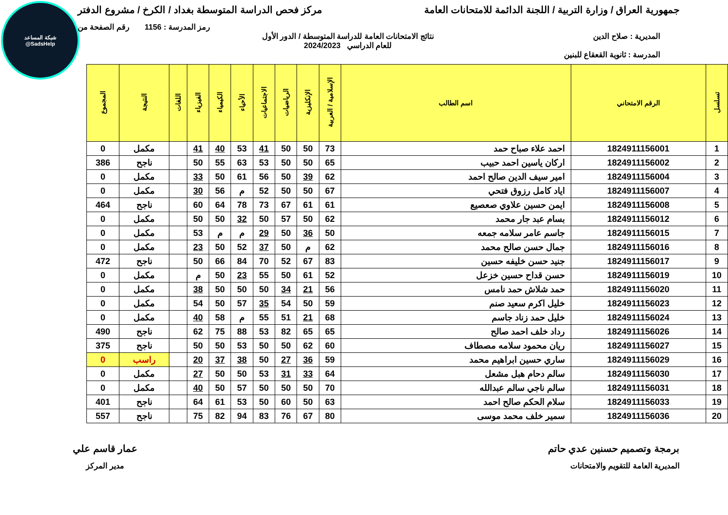شبكة المساعد
@SadsHelp
جمهورية العراق / وزارة التربية / اللجنة الدائمة للامتحانات العامة
مركز فحص الدراسة المتوسطة بغداد / الكرخ / مشروع الدفتر
رمز المدرسة : 1156 رقم الصفحة من
المديرية : صلاح الدين نتائج الامتحانات العامة للدراسة المتوسطة / الدور الأول
للعام الدراسي 2024/2023
المدرسة : ثانوية القعقاع للبنين
| تسلسل | الرقم الامتحاني | اسم الطالب | الإسلامية / العربية | الإنكليزية | الرياضيات | الاجتماعيات | الأحياء | الكيمياء | الفيزياء | اللغات | النتيجة | المجموع |
| --- | --- | --- | --- | --- | --- | --- | --- | --- | --- | --- | --- | --- |
| 1 | 1824911156001 | احمد علاء صباح حمد | 73 | 50 | 50 | 41 | 53 | 40 | 41 | | مكمل | 0 |
| 2 | 1824911156002 | اركان ياسين احمد حبيب | 65 | 50 | 50 | 53 | 63 | 55 | 50 | | ناجح | 386 |
| 3 | 1824911156004 | امير سيف الدين صالح احمد | 62 | 39 | 50 | 56 | 61 | 50 | 33 | | مكمل | 0 |
| 4 | 1824911156007 | اياد كامل رزوق فتحي | 67 | 50 | 50 | 52 | م | 56 | 30 | | مكمل | 0 |
| 5 | 1824911156008 | ايمن حسين علاوي صعصيع | 61 | 61 | 67 | 73 | 78 | 64 | 60 | | ناجح | 464 |
| 6 | 1824911156012 | بسام عبد جار محمد | 62 | 50 | 57 | 50 | 32 | 50 | 50 | | مكمل | 0 |
| 7 | 1824911156015 | جاسم عامر سلامه جمعه | 50 | 36 | 50 | 29 | م | م | 53 | | مكمل | 0 |
| 8 | 1824911156016 | جمال حسن صالح محمد | 62 | م | 50 | 37 | 52 | 50 | 23 | | مكمل | 0 |
| 9 | 1824911156017 | جنيد حسن خليفه حسين | 83 | 67 | 52 | 70 | 84 | 66 | 50 | | ناجح | 472 |
| 10 | 1824911156019 | حسن قداح حسين خزعل | 52 | 61 | 50 | 55 | 23 | 50 | م | | مكمل | 0 |
| 11 | 1824911156020 | حمد شلاش حمد نامس | 56 | 21 | 34 | 50 | 50 | 50 | 38 | | مكمل | 0 |
| 12 | 1824911156023 | خليل اكرم سعيد صنم | 59 | 50 | 54 | 35 | 57 | 50 | 54 | | مكمل | 0 |
| 13 | 1824911156024 | خليل حمد زناد جاسم | 68 | 21 | 51 | 55 | م | 58 | 40 | | مكمل | 0 |
| 14 | 1824911156026 | رداد خلف احمد صالح | 65 | 65 | 82 | 53 | 88 | 75 | 62 | | ناجح | 490 |
| 15 | 1824911156027 | ريان محمود سلامه مصطاف | 60 | 62 | 50 | 50 | 53 | 50 | 50 | | ناجح | 375 |
| 16 | 1824911156029 | ساري حسين ابراهيم محمد | 59 | 36 | 27 | 50 | 38 | 37 | 20 | | راسب | 0 |
| 17 | 1824911156030 | سالم دحام هبل مشعل | 64 | 33 | 31 | 53 | 50 | 50 | 27 | | مكمل | 0 |
| 18 | 1824911156031 | سالم ناجي سالم عبدالله | 70 | 50 | 50 | 50 | 57 | 50 | 40 | | مكمل | 0 |
| 19 | 1824911156033 | سلام الحكم صالح احمد | 63 | 50 | 60 | 50 | 53 | 61 | 64 | | ناجح | 401 |
| 20 | 1824911156036 | سمير خلف محمد موسى | 80 | 67 | 76 | 83 | 94 | 82 | 75 | | ناجح | 557 |
برمجة وتصميم حسنين عدي حاتم
المديرية العامة للتقويم والامتحانات
عمار قاسم علي
مدير المركز